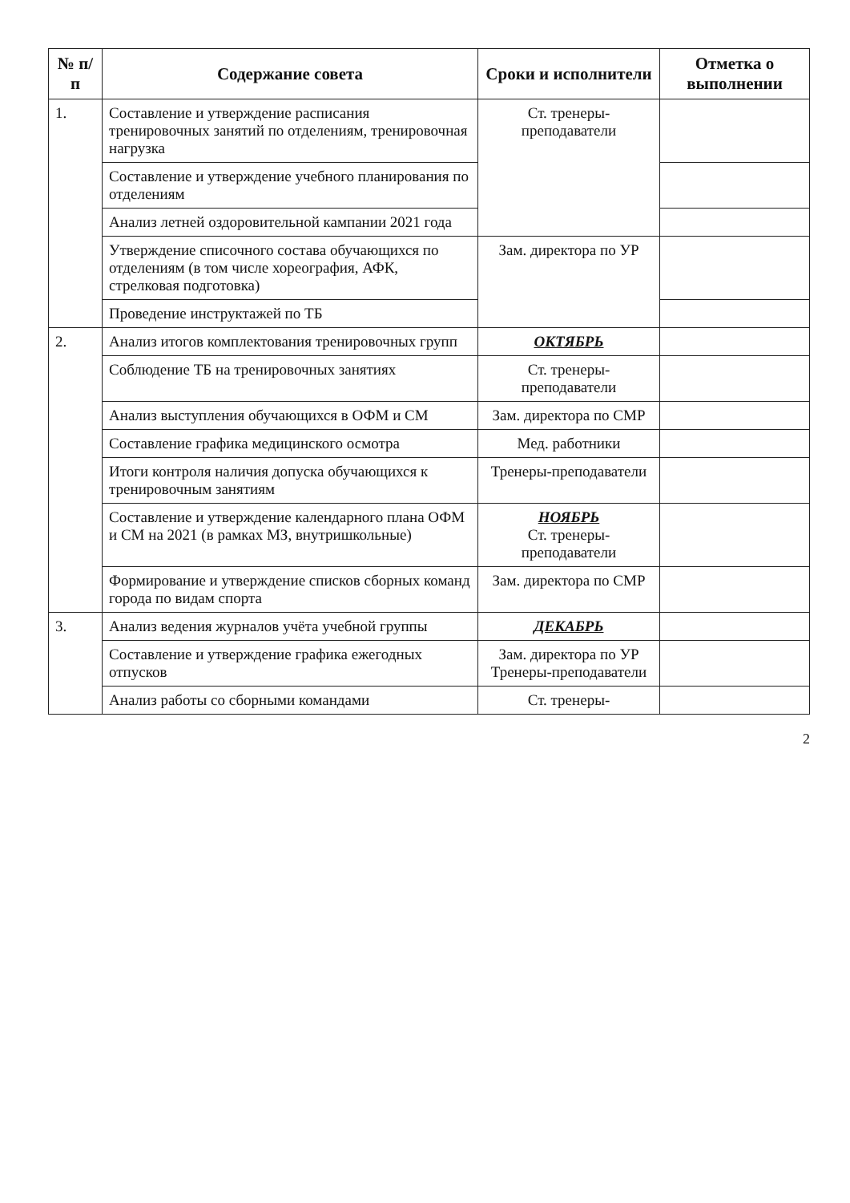| № п/п | Содержание совета | Сроки и исполнители | Отметка о выполнении |
| --- | --- | --- | --- |
| 1. | Составление и утверждение расписания тренировочных занятий по отделениям, тренировочная нагрузка | Ст. тренеры-преподаватели | |
| | Составление и утверждение учебного планирования по отделениям | | |
| | Анализ летней оздоровительной кампании 2021 года | | |
| | Утверждение списочного состава обучающихся по отделениям (в том числе хореография, АФК, стрелковая подготовка) | Зам. директора по УР | |
| | Проведение инструктажей по ТБ | | |
| 2. | Анализ итогов комплектования тренировочных групп | ОКТЯБРЬ | |
| | Соблюдение ТБ на тренировочных занятиях | Ст. тренеры-преподаватели | |
| | Анализ выступления обучающихся в ОФМ и СМ | Зам. директора по СМР | |
| | Составление графика медицинского осмотра | Мед. работники | |
| | Итоги контроля наличия допуска обучающихся к тренировочным занятиям | Тренеры-преподаватели | |
| | Составление и утверждение календарного плана ОФМ и СМ на 2021 (в рамках МЗ, внутришкольные) | НОЯБРЬ Ст. тренеры-преподаватели | |
| | Формирование и утверждение списков сборных команд города по видам спорта | Зам. директора по СМР | |
| 3. | Анализ ведения журналов учёта учебной группы | ДЕКАБРЬ | |
| | Составление и утверждение графика ежегодных отпусков | Зам. директора по УР Тренеры-преподаватели | |
| | Анализ работы со сборными командами | Ст. тренеры- | |
2